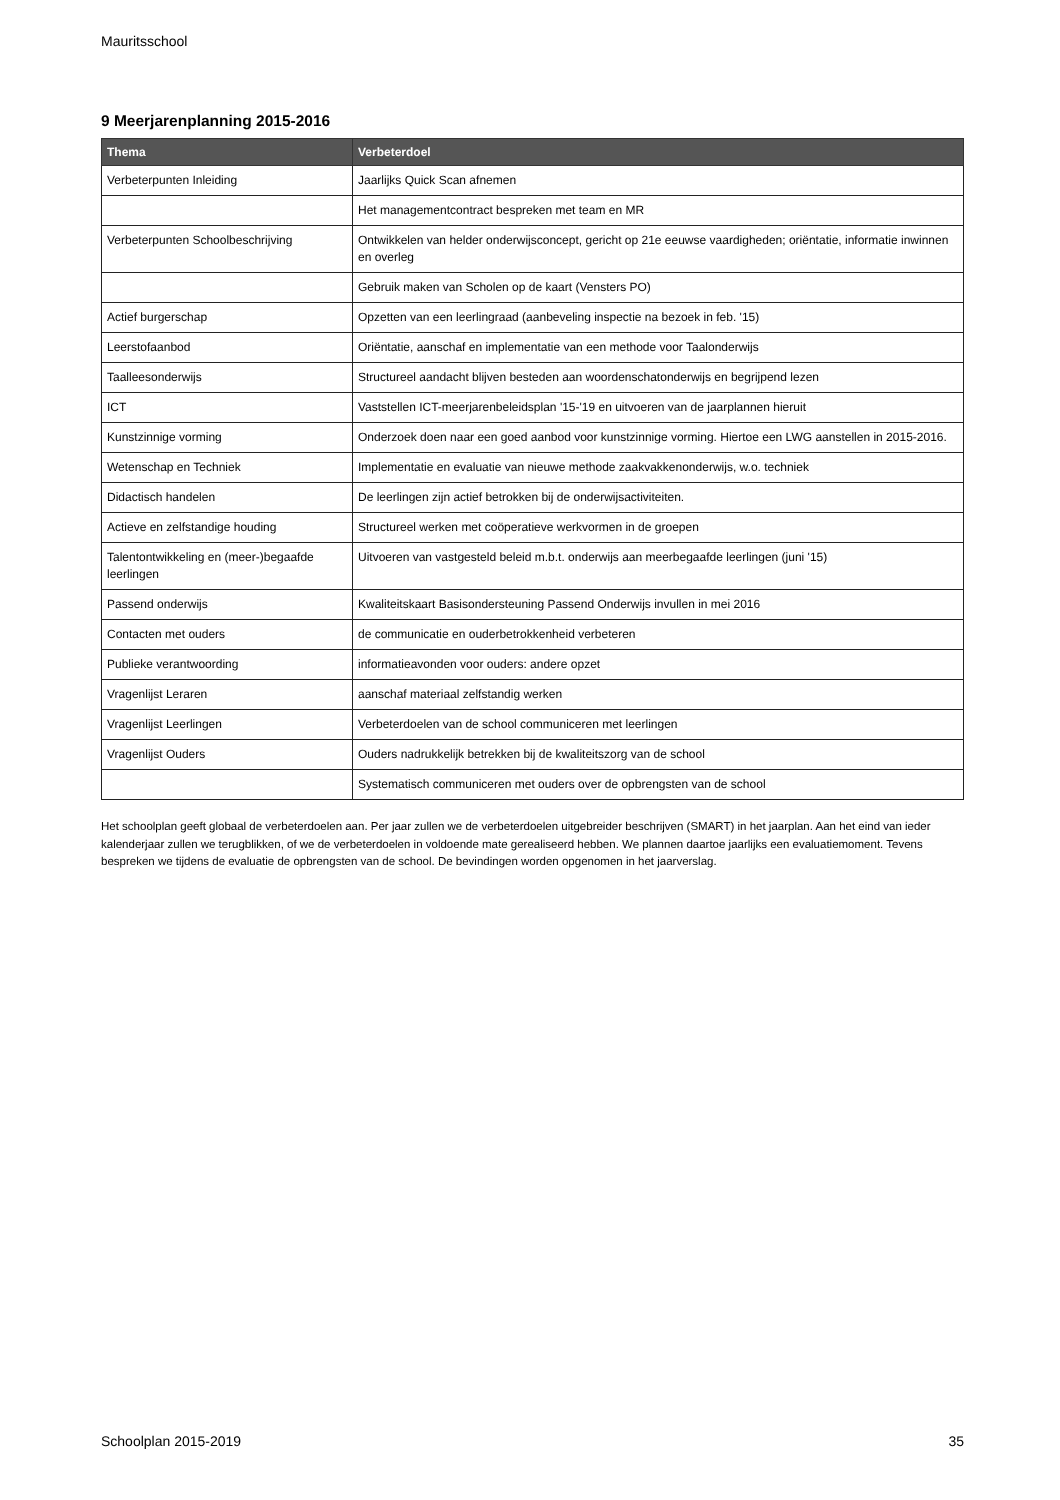Mauritsschool
9 Meerjarenplanning 2015-2016
| Thema | Verbeterdoel |
| --- | --- |
| Verbeterpunten Inleiding | Jaarlijks Quick Scan afnemen |
| | Het managementcontract bespreken met team en MR |
| Verbeterpunten Schoolbeschrijving | Ontwikkelen van helder onderwijsconcept, gericht op 21e eeuwse vaardigheden; oriëntatie, informatie inwinnen en overleg |
| | Gebruik maken van Scholen op de kaart (Vensters PO) |
| Actief burgerschap | Opzetten van een leerlingraad (aanbeveling inspectie na bezoek in feb. '15) |
| Leerstofaanbod | Oriëntatie, aanschaf en implementatie van een methode voor Taalonderwijs |
| Taalleesonderwijs | Structureel aandacht blijven besteden aan woordenschatonderwijs en begrijpend lezen |
| ICT | Vaststellen ICT-meerjarenbeleidsplan '15-'19 en uitvoeren van de jaarplannen hieruit |
| Kunstzinnige vorming | Onderzoek doen naar een goed aanbod voor kunstzinnige vorming. Hiertoe een LWG aanstellen in 2015-2016. |
| Wetenschap en Techniek | Implementatie en evaluatie van nieuwe methode zaakvakkenonderwijs, w.o. techniek |
| Didactisch handelen | De leerlingen zijn actief betrokken bij de onderwijsactiviteiten. |
| Actieve en zelfstandige houding | Structureel werken met coöperatieve werkvormen in de groepen |
| Talentontwikkeling en (meer-)begaafde leerlingen | Uitvoeren van vastgesteld beleid m.b.t. onderwijs aan meerbegaafde leerlingen (juni '15) |
| Passend onderwijs | Kwaliteitskaart Basisondersteuning Passend Onderwijs invullen in mei 2016 |
| Contacten met ouders | de communicatie en ouderbetrokkenheid verbeteren |
| Publieke verantwoording | informatieavonden voor ouders: andere opzet |
| Vragenlijst Leraren | aanschaf materiaal zelfstandig werken |
| Vragenlijst Leerlingen | Verbeterdoelen van de school communiceren met leerlingen |
| Vragenlijst Ouders | Ouders nadrukkelijk betrekken bij de kwaliteitszorg van de school |
| | Systematisch communiceren met ouders over de opbrengsten van de school |
Het schoolplan geeft globaal de verbeterdoelen aan. Per jaar zullen we de verbeterdoelen uitgebreider beschrijven (SMART) in het jaarplan. Aan het eind van ieder kalenderjaar zullen we terugblikken, of we de verbeterdoelen in voldoende mate gerealiseerd hebben. We plannen daartoe jaarlijks een evaluatiemoment. Tevens bespreken we tijdens de evaluatie de opbrengsten van de school. De bevindingen worden opgenomen in het jaarverslag.
Schoolplan 2015-2019 35